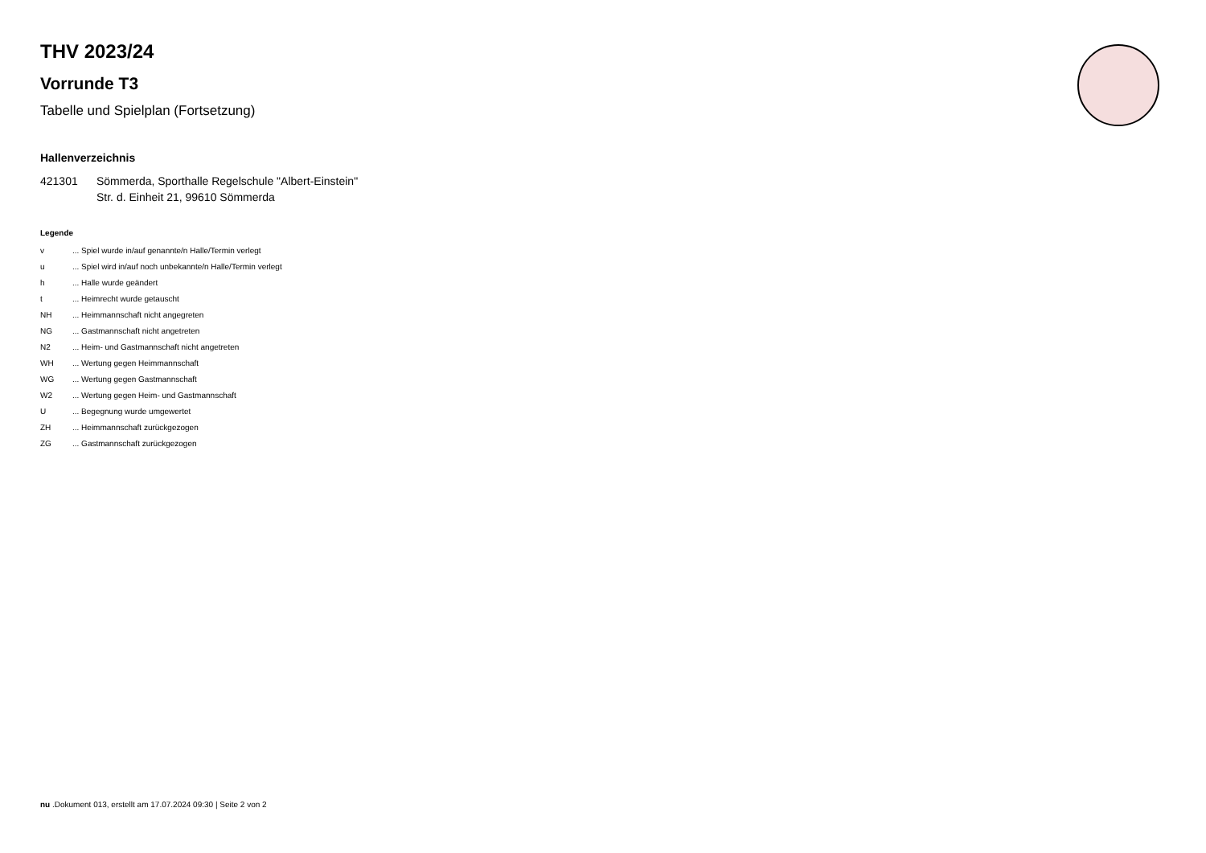THV 2023/24
Vorrunde T3
Tabelle und Spielplan (Fortsetzung)
Hallenverzeichnis
| 421301 | Sömmerda, Sporthalle Regelschule "Albert-Einstein" Str. d. Einheit 21, 99610 Sömmerda |
Legende
| v | ... Spiel wurde in/auf genannte/n Halle/Termin verlegt |
| u | ... Spiel wird in/auf noch unbekannte/n Halle/Termin verlegt |
| h | ... Halle wurde geändert |
| t | ... Heimrecht wurde getauscht |
| NH | ... Heimmannschaft nicht angegreten |
| NG | ... Gastmannschaft nicht angetreten |
| N2 | ... Heim- und Gastmannschaft nicht angetreten |
| WH | ... Wertung gegen Heimmannschaft |
| WG | ... Wertung gegen Gastmannschaft |
| W2 | ... Wertung gegen Heim- und Gastmannschaft |
| U | ... Begegnung wurde umgewertet |
| ZH | ... Heimmannschaft zurückgezogen |
| ZG | ... Gastmannschaft zurückgezogen |
nu .Dokument 013, erstellt am 17.07.2024 09:30 | Seite 2 von 2